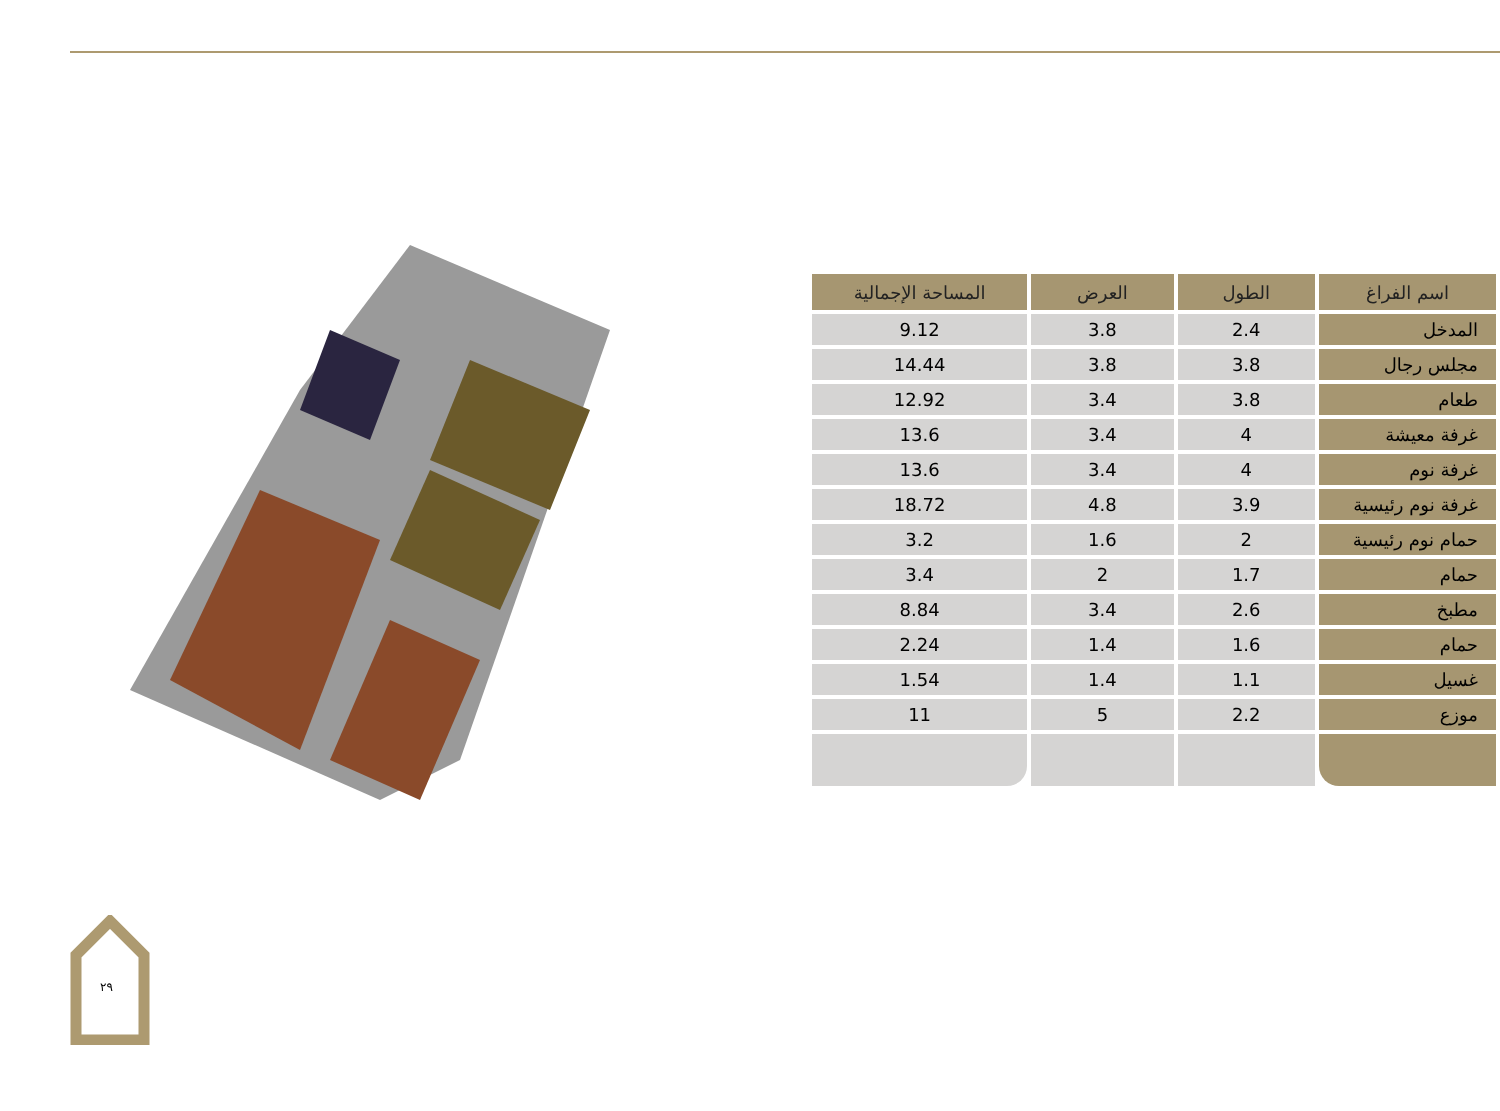| اسم الفراغ | الطول | العرض | المساحة الإجمالية |
| --- | --- | --- | --- |
| المدخل | 2.4 | 3.8 | 9.12 |
| مجلس رجال | 3.8 | 3.8 | 14.44 |
| طعام | 3.8 | 3.4 | 12.92 |
| غرفة معيشة | 4 | 3.4 | 13.6 |
| غرفة نوم | 4 | 3.4 | 13.6 |
| غرفة نوم رئيسية | 3.9 | 4.8 | 18.72 |
| حمام نوم رئيسية | 2 | 1.6 | 3.2 |
| حمام | 1.7 | 2 | 3.4 |
| مطبخ | 2.6 | 3.4 | 8.84 |
| حمام | 1.6 | 1.4 | 2.24 |
| غسيل | 1.1 | 1.4 | 1.54 |
| موزع | 2.2 | 5 | 11 |
٢٩